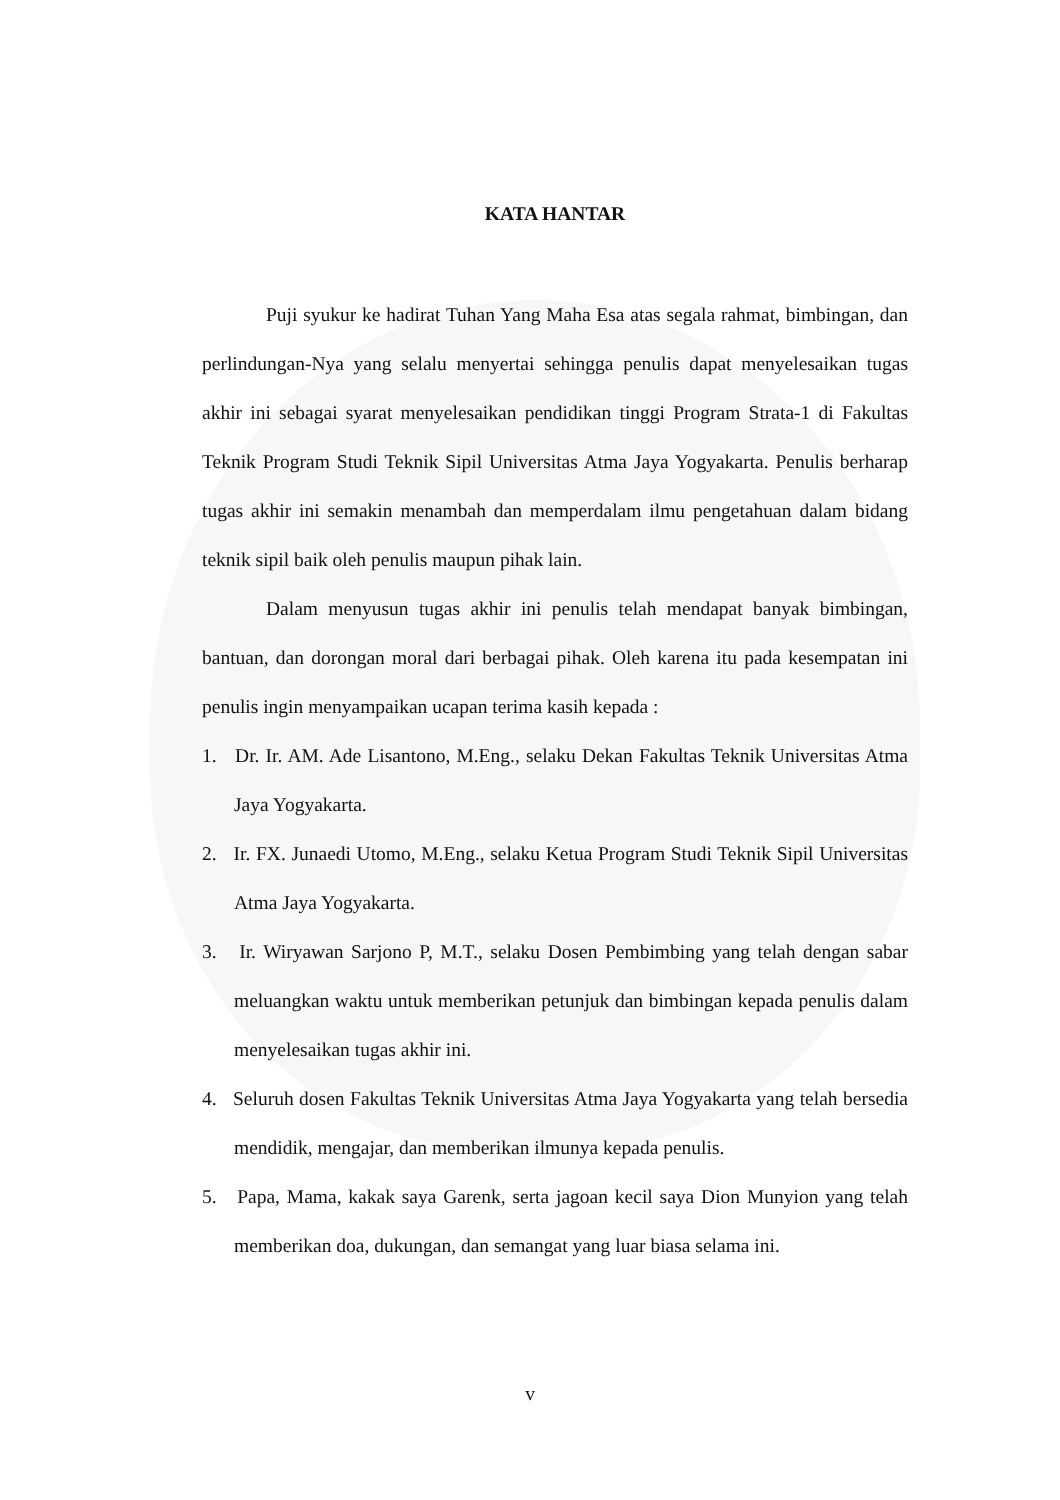KATA HANTAR
Puji syukur ke hadirat Tuhan Yang Maha Esa atas segala rahmat, bimbingan, dan perlindungan-Nya yang selalu menyertai sehingga penulis dapat menyelesaikan tugas akhir ini sebagai syarat menyelesaikan pendidikan tinggi Program Strata-1 di Fakultas Teknik Program Studi Teknik Sipil Universitas Atma Jaya Yogyakarta. Penulis berharap tugas akhir ini semakin menambah dan memperdalam ilmu pengetahuan dalam bidang teknik sipil baik oleh penulis maupun pihak lain.
Dalam menyusun tugas akhir ini penulis telah mendapat banyak bimbingan, bantuan, dan dorongan moral dari berbagai pihak. Oleh karena itu pada kesempatan ini penulis ingin menyampaikan ucapan terima kasih kepada :
1. Dr. Ir. AM. Ade Lisantono, M.Eng., selaku Dekan Fakultas Teknik Universitas Atma Jaya Yogyakarta.
2. Ir. FX. Junaedi Utomo, M.Eng., selaku Ketua Program Studi Teknik Sipil Universitas Atma Jaya Yogyakarta.
3. Ir. Wiryawan Sarjono P, M.T., selaku Dosen Pembimbing yang telah dengan sabar meluangkan waktu untuk memberikan petunjuk dan bimbingan kepada penulis dalam menyelesaikan tugas akhir ini.
4. Seluruh dosen Fakultas Teknik Universitas Atma Jaya Yogyakarta yang telah bersedia mendidik, mengajar, dan memberikan ilmunya kepada penulis.
5. Papa, Mama, kakak saya Garenk, serta jagoan kecil saya Dion Munyion yang telah memberikan doa, dukungan, dan semangat yang luar biasa selama ini.
v